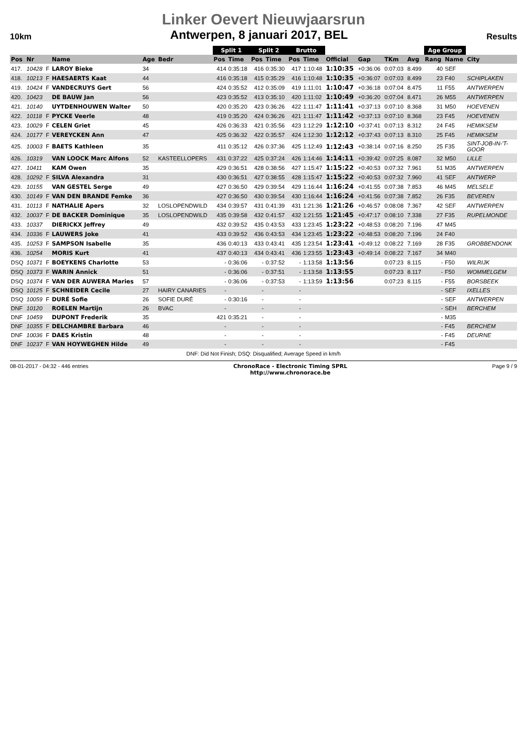Linker Oevert Nieuwjaarsrun
10km Antwerpen, 8 januari 2017, BEL Results
| | | | | | | Split 1 | | Split 2 | | Brutto | | | | | | Age Group | | |
| --- | --- | --- | --- | --- | --- | --- | --- | --- | --- | --- | --- | --- | --- | --- | --- | --- | --- | --- |
| Pos | Nr | | Name | Age | Bedr | Pos | Time | Pos | Time | Pos | Time | Official | Gap | TKm | Avg | Rang | Name | City |
| 417. | 10428 | F | LAROY Bieke | 34 | | 414 | 0:35:18 | 416 | 0:35:30 | 417 | 1:10:48 | 1:10:35 | +0:36:06 | 0:07:03 | 8.499 | 40 | SEF | |
| 418. | 10213 | F | HAESAERTS Kaat | 44 | | 416 | 0:35:18 | 415 | 0:35:29 | 416 | 1:10:48 | 1:10:35 | +0:36:07 | 0:07:03 | 8.499 | 23 | F40 | SCHIPLAKEN |
| 419. | 10424 | F | VANDECRUYS Gert | 56 | | 424 | 0:35:52 | 412 | 0:35:09 | 419 | 1:11:01 | 1:10:47 | +0:36:18 | 0:07:04 | 8.475 | 11 | F55 | ANTWERPEN |
| 420. | 10423 | | DE BAUW Jan | 56 | | 423 | 0:35:52 | 413 | 0:35:10 | 420 | 1:11:02 | 1:10:49 | +0:36:20 | 0:07:04 | 8.471 | 26 | M55 | ANTWERPEN |
| 421. | 10140 | | UYTDENHOUWEN Walter | 50 | | 420 | 0:35:20 | 423 | 0:36:26 | 422 | 1:11:47 | 1:11:41 | +0:37:13 | 0:07:10 | 8.368 | 31 | M50 | HOEVENEN |
| 422. | 10118 | F | PYCKE Veerle | 48 | | 419 | 0:35:20 | 424 | 0:36:26 | 421 | 1:11:47 | 1:11:42 | +0:37:13 | 0:07:10 | 8.368 | 23 | F45 | HOEVENEN |
| 423. | 10029 | F | CELEN Griet | 45 | | 426 | 0:36:33 | 421 | 0:35:56 | 423 | 1:12:29 | 1:12:10 | +0:37:41 | 0:07:13 | 8.312 | 24 | F45 | HEMIKSEM |
| 424. | 10177 | F | VEREYCKEN Ann | 47 | | 425 | 0:36:32 | 422 | 0:35:57 | 424 | 1:12:30 | 1:12:12 | +0:37:43 | 0:07:13 | 8.310 | 25 | F45 | HEMIKSEM |
| 425. | 10003 | F | BAETS Kathleen | 35 | | 411 | 0:35:12 | 426 | 0:37:36 | 425 | 1:12:49 | 1:12:43 | +0:38:14 | 0:07:16 | 8.250 | 25 | F35 | SINT-JOB-IN-'T- GOOR |
| 426. | 10319 | | VAN LOOCK Marc Alfons | 52 | KASTEELLOPERS | 431 | 0:37:22 | 425 | 0:37:24 | 426 | 1:14:46 | 1:14:11 | +0:39:42 | 0:07:25 | 8.087 | 32 | M50 | LILLE |
| 427. | 10411 | | KAM Owen | 35 | | 429 | 0:36:51 | 428 | 0:38:56 | 427 | 1:15:47 | 1:15:22 | +0:40:53 | 0:07:32 | 7.961 | 51 | M35 | ANTWERPEN |
| 428. | 10292 | F | SILVA Alexandra | 31 | | 430 | 0:36:51 | 427 | 0:38:55 | 428 | 1:15:47 | 1:15:22 | +0:40:53 | 0:07:32 | 7.960 | 41 | SEF | ANTWERP |
| 429. | 10155 | | VAN GESTEL Serge | 49 | | 427 | 0:36:50 | 429 | 0:39:54 | 429 | 1:16:44 | 1:16:24 | +0:41:55 | 0:07:38 | 7.853 | 46 | M45 | MELSELE |
| 430. | 10149 | F | VAN DEN BRANDE Femke | 36 | | 427 | 0:36:50 | 430 | 0:39:54 | 430 | 1:16:44 | 1:16:24 | +0:41:56 | 0:07:38 | 7.852 | 26 | F35 | BEVEREN |
| 431. | 10113 | F | NATHALIE Apers | 32 | LOSLOPENDWILD | 434 | 0:39:57 | 431 | 0:41:39 | 431 | 1:21:36 | 1:21:26 | +0:46:57 | 0:08:08 | 7.367 | 42 | SEF | ANTWERPEN |
| 432. | 10037 | F | DE BACKER Dominique | 35 | LOSLOPENDWILD | 435 | 0:39:58 | 432 | 0:41:57 | 432 | 1:21:55 | 1:21:45 | +0:47:17 | 0:08:10 | 7.338 | 27 | F35 | RUPELMONDE |
| 433. | 10337 | | DIERICKX Jeffrey | 49 | | 432 | 0:39:52 | 435 | 0:43:53 | 433 | 1:23:45 | 1:23:22 | +0:48:53 | 0:08:20 | 7.196 | 47 | M45 | |
| 434. | 10336 | F | LAUWERS Joke | 41 | | 433 | 0:39:52 | 436 | 0:43:53 | 434 | 1:23:45 | 1:23:22 | +0:48:53 | 0:08:20 | 7.196 | 24 | F40 | |
| 435. | 10253 | F | SAMPSON Isabelle | 35 | | 436 | 0:40:13 | 433 | 0:43:41 | 435 | 1:23:54 | 1:23:41 | +0:49:12 | 0:08:22 | 7.169 | 28 | F35 | GROBBENDONK |
| 436. | 10254 | | MORIS Kurt | 41 | | 437 | 0:40:13 | 434 | 0:43:41 | 436 | 1:23:55 | 1:23:43 | +0:49:14 | 0:08:22 | 7.167 | 34 | M40 | |
| DSQ | 10371 | F | BOEYKENS Charlotte | 53 | | - | 0:36:06 | - | 0:37:52 | - | 1:13:58 | 1:13:56 | | 0:07:23 | 8.115 | - | F50 | WILRIJK |
| DSQ | 10373 | F | WARIN Annick | 51 | | - | 0:36:06 | - | 0:37:51 | - | 1:13:58 | 1:13:55 | | 0:07:23 | 8.117 | - | F50 | WOMMELGEM |
| DSQ | 10374 | F | VAN DER AUWERA Maries | 57 | | - | 0:36:06 | - | 0:37:53 | - | 1:13:59 | 1:13:56 | | 0:07:23 | 8.115 | - | F55 | BORSBEEK |
| DSQ | 10125 | F | SCHNEIDER Cecile | 27 | HAIRY CANARIES | - | | - | | - | | | | | | - | SEF | IXELLES |
| DSQ | 10059 | F | DURÉ Sofie | 26 | SOFIE DURÉ | - | 0:30:16 | - | | - | | | | | | - | SEF | ANTWERPEN |
| DNF | 10120 | | ROELEN Martijn | 26 | BVAC | - | | - | | - | | | | | | - | SEH | BERCHEM |
| DNF | 10459 | | DUPONT Frederik | 35 | | 421 | 0:35:21 | - | | - | | | | | | - | M35 | |
| DNF | 10355 | F | DELCHAMBRE Barbara | 46 | | - | | - | | - | | | | | | - | F45 | BERCHEM |
| DNF | 10036 | F | DAES Kristin | 48 | | - | | - | | - | | | | | | - | F45 | DEURNE |
| DNF | 10237 | F | VAN HOYWEGHEN Hilde | 49 | | - | | - | | - | | | | | | - | F45 | |
DNF: Did Not Finish; DSQ: Disqualified; Average Speed in km/h
08-01-2017 - 04:32 - 446 entries ChronoRace - Electronic Timing SPRL
http://www.chronorace.be Page 9 / 9